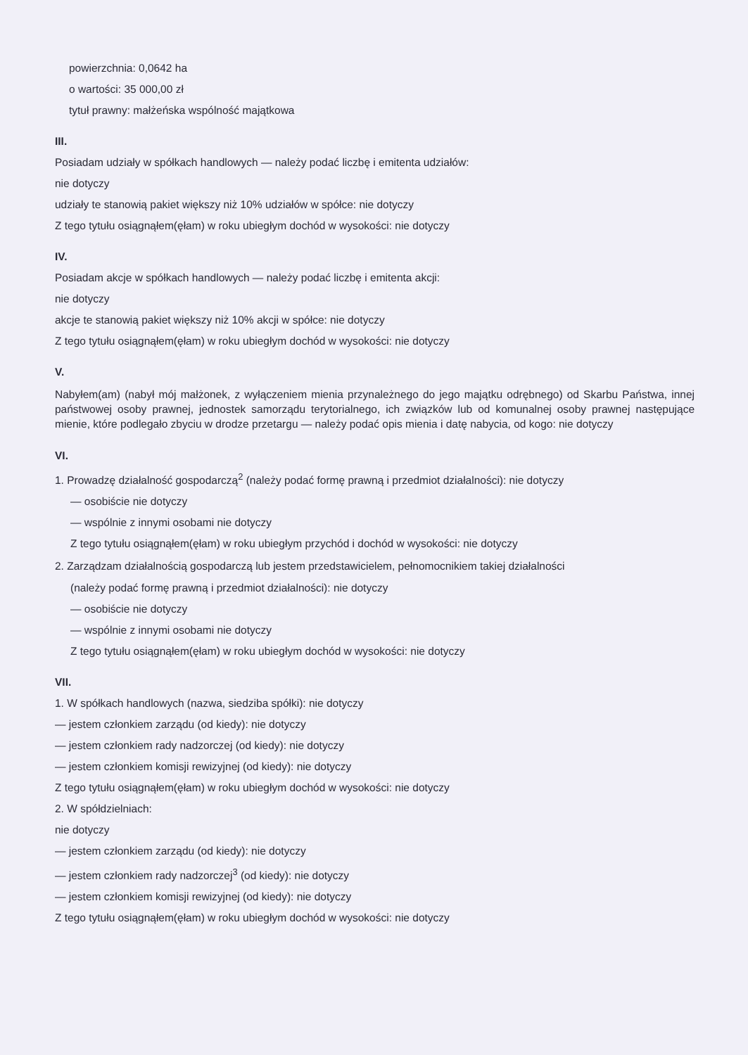powierzchnia: 0,0642 ha
o wartości: 35 000,00 zł
tytuł prawny: małżeńska wspólność majątkowa
III.
Posiadam udziały w spółkach handlowych — należy podać liczbę i emitenta udziałów:
nie dotyczy
udziały te stanowią pakiet większy niż 10% udziałów w spółce: nie dotyczy
Z tego tytułu osiągnąłem(ęłam) w roku ubiegłym dochód w wysokości: nie dotyczy
IV.
Posiadam akcje w spółkach handlowych — należy podać liczbę i emitenta akcji:
nie dotyczy
akcje te stanowią pakiet większy niż 10% akcji w spółce: nie dotyczy
Z tego tytułu osiągnąłem(ęłam) w roku ubiegłym dochód w wysokości: nie dotyczy
V.
Nabyłem(am) (nabył mój małżonek, z wyłączeniem mienia przynależnego do jego majątku odrębnego) od Skarbu Państwa, innej państwowej osoby prawnej, jednostek samorządu terytorialnego, ich związków lub od komunalnej osoby prawnej następujące mienie, które podlegało zbyciu w drodze przetargu — należy podać opis mienia i datę nabycia, od kogo: nie dotyczy
VI.
1. Prowadzę działalność gospodarczą<sup>2</sup> (należy podać formę prawną i przedmiot działalności): nie dotyczy
— osobiście nie dotyczy
— wspólnie z innymi osobami nie dotyczy
Z tego tytułu osiągnąłem(ęłam) w roku ubiegłym przychód i dochód w wysokości: nie dotyczy
2. Zarządzam działalnością gospodarczą lub jestem przedstawicielem, pełnomocnikiem takiej działalności
(należy podać formę prawną i przedmiot działalności): nie dotyczy
— osobiście nie dotyczy
— wspólnie z innymi osobami nie dotyczy
Z tego tytułu osiągnąłem(ęłam) w roku ubiegłym dochód w wysokości: nie dotyczy
VII.
1. W spółkach handlowych (nazwa, siedziba spółki): nie dotyczy
— jestem członkiem zarządu (od kiedy): nie dotyczy
— jestem członkiem rady nadzorczej (od kiedy): nie dotyczy
— jestem członkiem komisji rewizyjnej (od kiedy): nie dotyczy
Z tego tytułu osiągnąłem(ęłam) w roku ubiegłym dochód w wysokości: nie dotyczy
2. W spółdzielniach:
nie dotyczy
— jestem członkiem zarządu (od kiedy): nie dotyczy
— jestem członkiem rady nadzorczej<sup>3</sup> (od kiedy): nie dotyczy
— jestem członkiem komisji rewizyjnej (od kiedy): nie dotyczy
Z tego tytułu osiągnąłem(ęłam) w roku ubiegłym dochód w wysokości: nie dotyczy